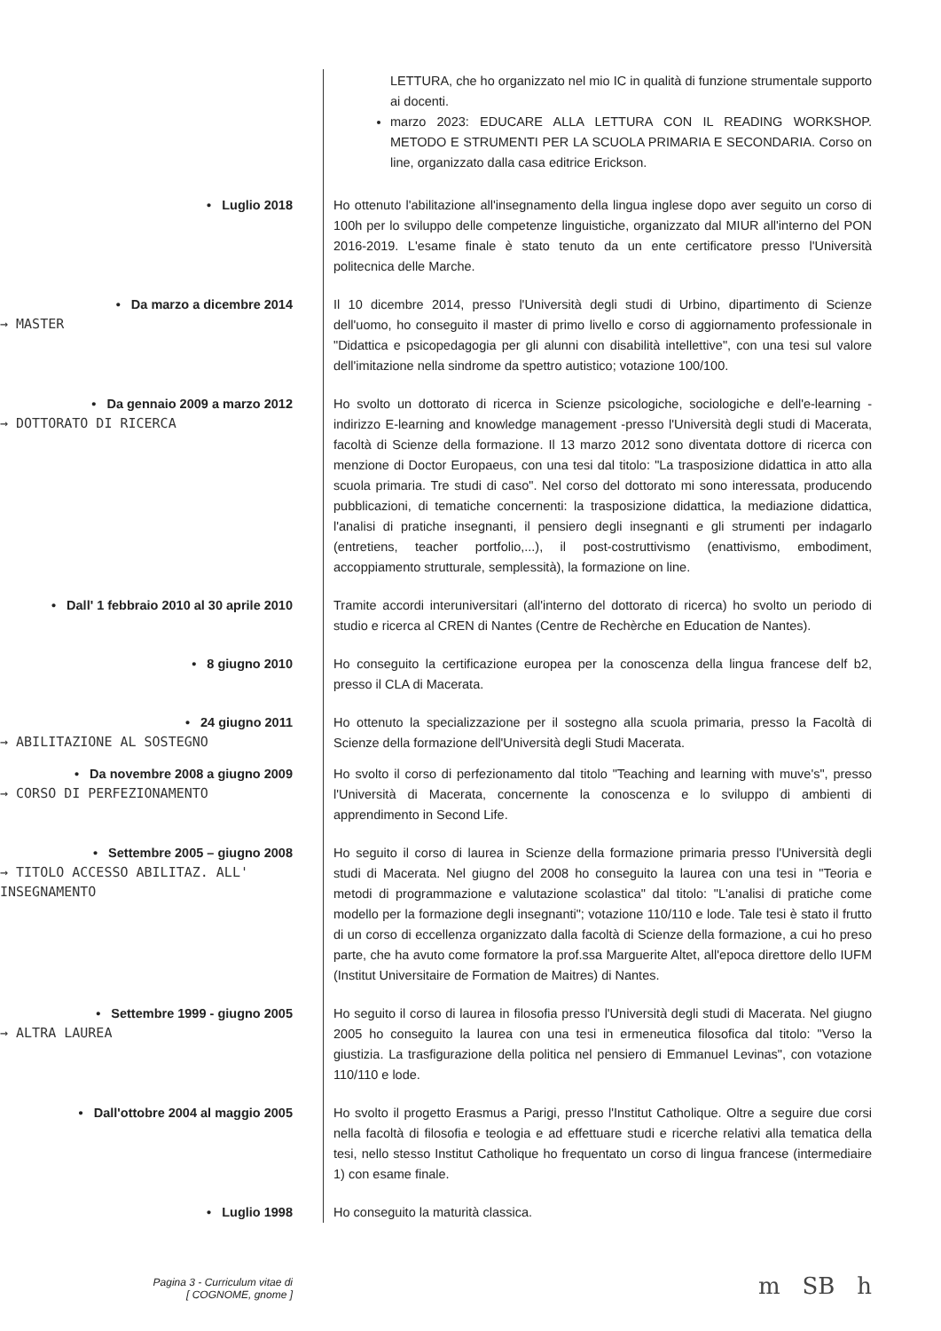LETTURA, che ho organizzato nel mio IC in qualità di funzione strumentale supporto ai docenti.
marzo 2023: EDUCARE ALLA LETTURA CON IL READING WORKSHOP. METODO E STRUMENTI PER LA SCUOLA PRIMARIA E SECONDARIA. Corso on line, organizzato dalla casa editrice Erickson.
• Luglio 2018
Ho ottenuto l'abilitazione all'insegnamento della lingua inglese dopo aver seguito un corso di 100h per lo sviluppo delle competenze linguistiche, organizzato dal MIUR all'interno del PON 2016-2019. L'esame finale è stato tenuto da un ente certificatore presso l'Università politecnica delle Marche.
• Da marzo a dicembre 2014
→ MASTER
Il 10 dicembre 2014, presso l'Università degli studi di Urbino, dipartimento di Scienze dell'uomo, ho conseguito il master di primo livello e corso di aggiornamento professionale in "Didattica e psicopedagogia per gli alunni con disabilità intellettive", con una tesi sul valore dell'imitazione nella sindrome da spettro autistico; votazione 100/100.
• Da gennaio 2009 a marzo 2012
→ DOTTORATO DI RICERCA
Ho svolto un dottorato di ricerca in Scienze psicologiche, sociologiche e dell'e-learning - indirizzo E-learning and knowledge management -presso l'Università degli studi di Macerata, facoltà di Scienze della formazione. Il 13 marzo 2012 sono diventata dottore di ricerca con menzione di Doctor Europaeus, con una tesi dal titolo: "La trasposizione didattica in atto alla scuola primaria. Tre studi di caso". Nel corso del dottorato mi sono interessata, producendo pubblicazioni, di tematiche concernenti: la trasposizione didattica, la mediazione didattica, l'analisi di pratiche insegnanti, il pensiero degli insegnanti e gli strumenti per indagarlo (entretiens, teacher portfolio,...), il post-costruttivismo (enattivismo, embodiment, accoppiamento strutturale, semplessità), la formazione on line.
• Dall' 1 febbraio 2010 al 30 aprile 2010
Tramite accordi interuniversitari (all'interno del dottorato di ricerca) ho svolto un periodo di studio e ricerca al CREN di Nantes (Centre de Rechèrche en Education de Nantes).
• 8 giugno 2010
Ho conseguito la certificazione europea per la conoscenza della lingua francese delf b2, presso il CLA di Macerata.
• 24 giugno 2011
→ ABILITAZIONE AL SOSTEGNO
Ho ottenuto la specializzazione per il sostegno alla scuola primaria, presso la Facoltà di Scienze della formazione dell'Università degli Studi Macerata.
• Da novembre 2008 a giugno 2009
→ CORSO DI PERFEZIONAMENTO
Ho svolto il corso di perfezionamento dal titolo "Teaching and learning with muve's", presso l'Università di Macerata, concernente la conoscenza e lo sviluppo di ambienti di apprendimento in Second Life.
• Settembre 2005 – giugno 2008
→ TITOLO ACCESSO ABILITAZ. ALL' INSEGNAMENTO
Ho seguito il corso di laurea in Scienze della formazione primaria presso l'Università degli studi di Macerata. Nel giugno del 2008 ho conseguito la laurea con una tesi in "Teoria e metodi di programmazione e valutazione scolastica" dal titolo: "L'analisi di pratiche come modello per la formazione degli insegnanti"; votazione 110/110 e lode. Tale tesi è stato il frutto di un corso di eccellenza organizzato dalla facoltà di Scienze della formazione, a cui ho preso parte, che ha avuto come formatore la prof.ssa Marguerite Altet, all'epoca direttore dello IUFM (Institut Universitaire de Formation de Maitres) di Nantes.
• Settembre 1999 - giugno 2005
→ ALTRA LAUREA
Ho seguito il corso di laurea in filosofia presso l'Università degli studi di Macerata. Nel giugno 2005 ho conseguito la laurea con una tesi in ermeneutica filosofica dal titolo: "Verso la giustizia. La trasfigurazione della politica nel pensiero di Emmanuel Levinas", con votazione 110/110 e lode.
• Dall'ottobre 2004 al maggio 2005
Ho svolto il progetto Erasmus a Parigi, presso l'Institut Catholique. Oltre a seguire due corsi nella facoltà di filosofia e teologia e ad effettuare studi e ricerche relativi alla tematica della tesi, nello stesso Institut Catholique ho frequentato un corso di lingua francese (intermediaire 1) con esame finale.
• Luglio 1998
Ho conseguito la maturità classica.
Pagina 3 - Curriculum vitae di
[ COGNOME, gnome ]
m SB h